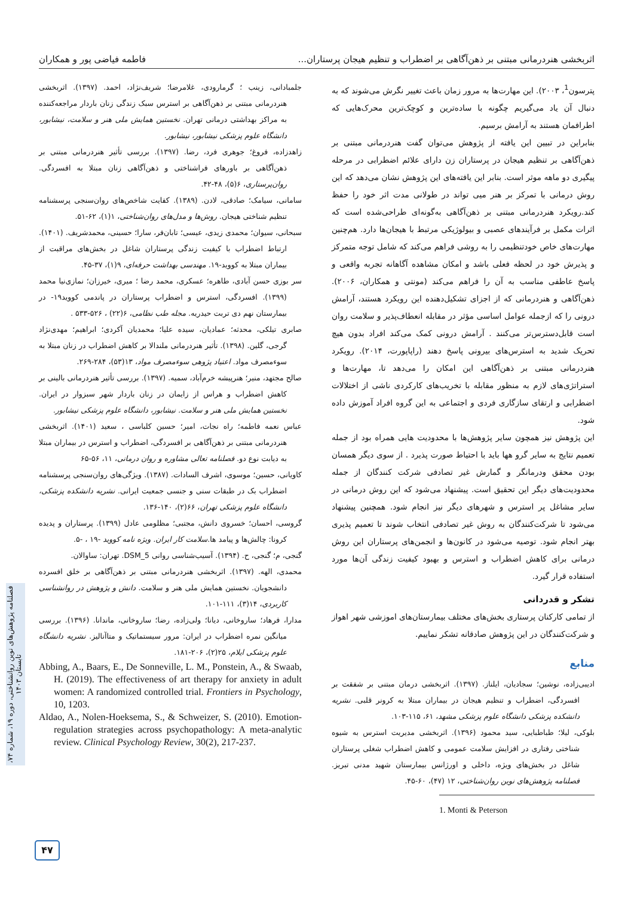اثربخشی هنردرمانی مبتنی بر ذهن‌آگاهی بر اضطراب و تنظیم هیجان پرستاران... فاطمه فیاضی پور و همکاران
پترسون<sup>1</sup>، ۲۰۰۳). این مهارت‌ها به مرور زمان باعث تغییر نگرش می‌شوند که به دنبال آن یاد می‌گیریم چگونه با ساده‌ترین و کوچک‌ترین محرک‌هایی که اطرافمان هستند به آرامش برسیم.
بنابراین در تبیین این یافته از پژوهش می‌توان گفت هنردرمانی مبتنی بر ذهن‌آگاهی بر تنظیم هیجان در پرستاران زن دارای علائم اضطرابی در مرحله پیگیری دو ماهه موثر است. بنابر این یافته‌های این پژوهش نشان می‌دهد که این روش درمانی با تمرکز بر هنر میی تواند در طولانی مدت اثر خود را حفظ کند.رویکرد هنردرمانی مبتنی بر ذهن‌آگاهی به‌گونه‌ای طراحی‌شده است که اثرات مکمل بر فرآیندهای عصبی و بیولوژیکی مرتبط با هیجان‌ها دارد. هم‌چنین مهارت‌های خاص خودتنظیمی را به روشی فراهم می‌کند که شامل توجه متمرکز و پذیرش خود در لحظه فعلی باشد و امکان مشاهده آگاهانه تجربه واقعی و پاسخ عاطفی مناسب به آن را فراهم می‌کند (مونتی و همکاران، ۲۰۰۶). ذهن‌آگاهی و هنردرمانی که از اجزای تشکیل‌دهنده این رویکرد هستند، آرامش درونی را که ازجمله عوامل اساسی مؤثر در مقابله انعطاف‌پذیر و سلامت روان است قابل‌دسترس‌تر می‌کنند . آرامش درونی کمک می‌کند افراد بدون هیچ تحریک شدید به استرس‌های بیرونی پاسخ دهند (راپاپورت، ۲۰۱۴). رویکرد هنردرمانی مبتنی بر ذهن‌آگاهی این امکان را می‌دهد تا، مهارت‌ها و استراتژی‌های لازم به منظور مقابله با تخریب‌های کارکردی ناشی از اختلالات اضطرابی و ارتقای سازگاری فردی و اجتماعی به این گروه افراد آموزش داده شود.
این پژوهش نیز همچون سایر پژوهش‌ها با محدودیت هایی همراه بود از جمله تعمیم نتایج به سایر گرو هها باید با احتیاط صورت پذیرد . از سوی دیگر همسان بودن محقق ودرمانگر و گمارش غیر تصادفی شرکت کنندگان از جمله محدودیت‌های دیگر این تحقیق است. پیشنهاد می‌شود که این روش درمانی در سایر مشاغل پر استرس و شهرهای دیگر نیز انجام شود. همچنین پیشنهاد می‌شود تا شرکت‌کنندگان به روش غیر تصادفی انتخاب شوند تا تعمیم پذیری بهتر انجام شود. توصیه می‌شود در کانون‌ها و انجمن‌های پرستاران این روش درمانی برای کاهش اضطراب و استرس و بهبود کیفیت زندگی آن‌ها مورد استفاده قرار گیرد.
تشکر و قدردانی
از تمامی کارکنان پرستاری بخش‌های مختلف بیمارستان‌های اموزشی شهر اهواز و شرکت‌کنندگان در این پژوهش صادقانه تشکر نماییم.
منابع
ادیبی‌زاده، نوشین؛ سجادیان، ایلناز. (۱۳۹۷). اثربخشی درمان مبتنی بر شفقت بر افسردگی، اضطراب و تنظیم هیجان در بیماران مبتلا به کرونر قلبی. نشریه دانشکده پزشکی دانشگاه علوم پزشکی مشهد، ۶۱، ۱۱۵-۱۰۳.
بلوکی، لیلا؛ طباطبایی، سید محمود (۱۳۹۶). اثربخشی مدیریت استرس به شیوه شناختی رفتاری در افزایش سلامت عمومی و کاهش اضطراب شغلی پرستاران شاغل در بخش‌های ویژه، داخلی و اورژانس بیمارستان شهید مدنی تبریز. فصلنامه پژوهش‌های نوین روان‌شناختی، ۱۲ (۴۷)، ۶۰-۴۵.
1. Monti & Peterson
جلمبادانی، زینب ؛ گرمارودی، غلامرضا؛ شریف‌نژاد، احمد. (۱۳۹۷). اثربخشی هنردرمانی مبتنی بر ذهن‌آگاهی بر استرس سبک زندگی زنان باردار مراجعه‌کننده به مراکز بهداشتی درمانی تهران. نخستین همایش ملی هنر و سلامت، نیشابور، دانشگاه علوم پزشکی نیشابور، نیشابور.
زاهدزاده، فروغ؛ جوهری فرد، رضا. (۱۳۹۷). بررسی تأثیر هنردرمانی مبتنی بر ذهن‌آگاهی بر باورهای فراشناختی و ذهن‌آگاهی زنان مبتلا به افسردگی. روان‌پرستاری، ۶(۵)، ۴۸-۴۲.
سامانی، سیامک؛ صادقی، لادن. (۱۳۸۹). کفایت شاخص‌های روان‌سنجی پرسشنامه تنظیم شناختی هیجان. روش‌ها و مدل‌های روان‌شناختی، ۱(۱)، ۶۲-۵۱.
سبحانی، سیوان؛ محمدی زیدی، عیسی؛ تابان‌فر، سارا؛ حسینی، محمدشریف. (۱۴۰۱). ارتباط اضطراب با کیفیت زندگی پرستاران شاغل در بخش‌های مراقبت از بیماران مبتلا به کووید-۱۹. مهندسی بهداشت حرفه‌ای، ۹(۱)، ۳۷-۴۵.
سر بوزی حسن آبادی، طاهره؛ عسکری، محمد رضا ؛ میری، خیرزان؛ نمازی‌نیا محمد (۱۳۹۹). افسردگی، استرس و اضطراب پرستاران در پاندمی کووید۱۹- در بیمارستان نهم دی تربت حیدریه. مجله طب نظامی، ۶(۲۲) ، ۵۲۶-۵۳۳ .
صابری تیلکی، محدثه؛ عمادیان، سیده علیا؛ محمدیان آکردی؛ ابراهیم؛ مهدی‌نژاد گرجی، گلین. (۱۳۹۸). تأثیر هنردرمانی ملندالا بر کاهش اضطراب در زنان مبتلا به سوءمصرف مواد. اعتیاد پژوهی سوءمصرف مواد، ۱۳(۵۳)، ۲۸۴-۲۶۹.
صالح مجتهد، منیر؛ هنرپیشه خرم‌آباد، سمیه. (۱۳۹۷). بررسی تأثیر هنردرمانی بالینی بر کاهش اضطراب و هراس از زایمان در زنان باردار شهر سبزوار در ایران. نخستین همایش ملی هنر و سلامت. نیشابور، دانشگاه علوم پزشکی نیشابور.
عباس نعمه فاطمه؛ راه نجات، امیر؛ حسین کلباسی ، سعید (۱۴۰۱). اثربخشی هنردرمانی مبتنی بر ذهن‌آگاهی بر افسردگی، اضطراب و استرس در بیماران مبتلا به دیابت نوع دو. فصلنامه تعالی مشاوره و روان درمانی، ۱۱، ۵۶-۶۵
کاویانی، حسین؛ موسوی، اشرف السادات. (۱۳۸۷). ویژگی‌های روان‌سنجی پرسشنامه اضطراب بک در طبقات سنی و جنسی جمعیت ایرانی. نشریه دانشکده پزشکی، دانشگاه علوم پزشکی تهران، ۶۶(۲)، ۱۴۰-۱۳۶.
گروسی، احسان؛ خسروی دانش، مجتبی؛ مظلومی عادل (۱۳۹۹). پرستاران و پدیده کرونا: چالش‌ها و پیامد ها.سلامت کار ایران. ویژه نامه کووید -۱۹ ، -۵.
گنجی، م؛ گنجی، ح. (۱۳۹۴). آسیب‌شناسی روانی DSM_5. تهران: ساوالان.
محمدی، الهه. (۱۳۹۷). اثربخشی هنردرمانی مبتنی بر ذهن‌آگاهی بر خلق افسرده دانشجویان. نخستین همایش ملی هنر و سلامت. دانش و پژوهش در روانشناسی کاربردی، ۱۴(۳)، ۱۱۱-۱۰۱.
مدارا، فرهاد؛ ساروخانی، دیانا؛ ولی‌زاده، رضا؛ ساروخانی، ماندانا. (۱۳۹۶). بررسی میانگین نمره اضطراب در ایران: مرور سیستماتیک و متاآنالیز. نشریه دانشگاه علوم پزشکی ایلام، ۲۵(۲)، ۲۰۶-۱۸۱.
Abbing, A., Baars, E., De Sonneville, L. M., Ponstein, A., & Swaab, H. (2019). The effectiveness of art therapy for anxiety in adult women: A randomized controlled trial. Frontiers in Psychology, 10, 1203.
Aldao, A., Nolen-Hoeksema, S., & Schweizer, S. (2010). Emotion-regulation strategies across psychopathology: A meta-analytic review. Clinical Psychology Review, 30(2), 217-237.
فصلنامه پژوهش‌های نوین روانشناختی، دوره ۱۹، شماره ۷۴، تابستان ۱۴۰۳
۴۷